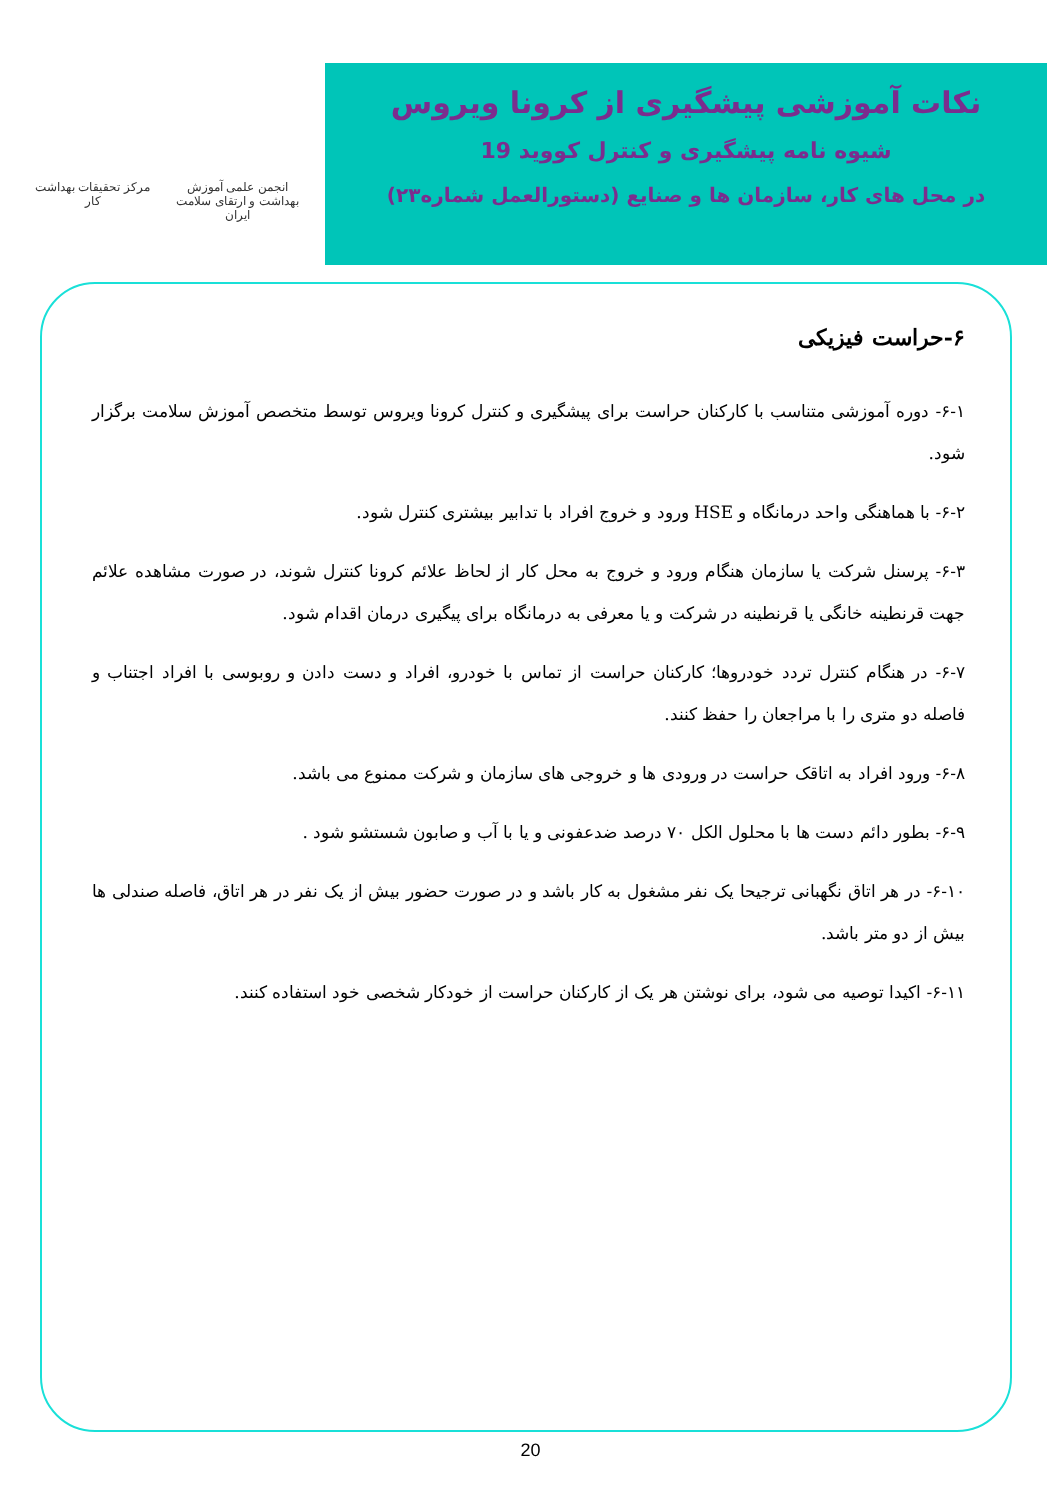نکات آموزشی پیشگیری از کرونا ویروس
شیوه نامه پیشگیری و کنترل کووید 19
در محل های کار، سازمان ها و صنایع (دستورالعمل شماره۲۳)
انجمن علمی آموزش بهداشت و ارتقای سلامت ایران
مرکز تحقیقات بهداشت کار
۶-حراست فیزیکی
۶-۱- دوره آموزشی متناسب با کارکنان حراست برای پیشگیری و کنترل کرونا ویروس توسط متخصص آموزش سلامت برگزار شود.
۶-۲- با هماهنگی واحد درمانگاه و HSE ورود و خروج افراد با تدابیر بیشتری کنترل شود.
۶-۳- پرسنل شرکت یا سازمان هنگام ورود و خروج به محل کار از لحاظ علائم کرونا کنترل شوند، در صورت مشاهده علائم جهت قرنطینه خانگی یا قرنطینه در شرکت و یا معرفی به درمانگاه برای پیگیری درمان اقدام شود.
۶-۷- در هنگام کنترل تردد خودروها؛ کارکنان حراست از تماس با خودرو، افراد و دست دادن و روبوسی با افراد اجتناب و فاصله دو متری را با مراجعان را حفظ کنند.
۶-۸- ورود افراد به اتاقک حراست در ورودی ها و خروجی های سازمان و شرکت ممنوع می باشد.
۶-۹- بطور دائم دست ها با محلول الکل ۷۰ درصد ضدعفونی و یا با آب و صابون شستشو شود .
۶-۱۰- در هر اتاق نگهبانی ترجیحا یک نفر مشغول به کار باشد و در صورت حضور بیش از یک نفر در هر اتاق، فاصله صندلی ها بیش از دو متر باشد.
۶-۱۱- اکیدا توصیه می شود، برای نوشتن هر یک از کارکنان حراست از خودکار شخصی خود استفاده کنند.
20